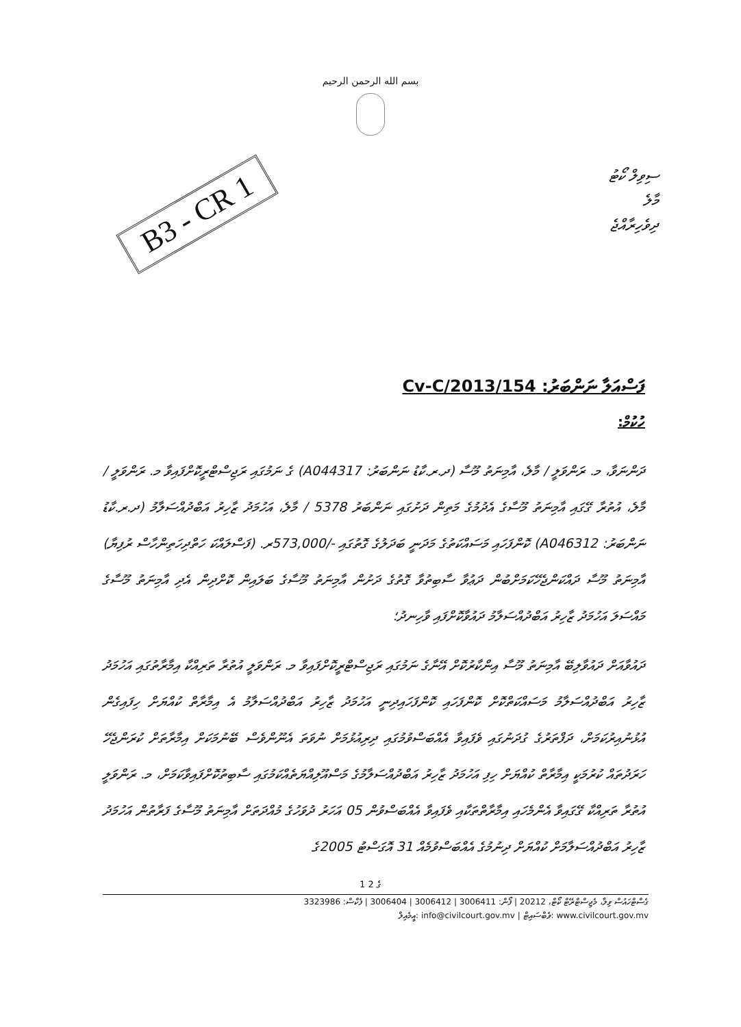بسم الله الرحمن الرحيم
B3 - CR 1
ސިވިލް ކޯޓު
މާލެ
ދިވެހިރާއްޖެ
ފަސްއަލާ ނަންބަރު: 154/Cv-C/2013
ހުކުމް:
ދަންނަވާ، މ. ރަންވަލީ / މާލެ، އާމިނަތު މޫސާ (ދ.ރ.ކާޑު ނަންބަރު: A044317) ގެ ނަމުގައި ރަޖިސްޓްރީކޮށްފައިވާ މ. ރަންވަލީ / މާލެ، އުތުރާ ގޭގައި އާމިނަތު މޫސާގެ އެދުމުގެ މަތިން ދަށުގައި ނަންބަރު 5378 / މާލެ، އަހުމަދު ޒާހިރު އަބްދުއްސަލާމު (ދ.ރ.ކާޑު ނަންބަރު: A046312) ކޮންފަހައި މަސައްކަތުގެ މަދަނީ ބަދަލުގެ ގޮތުގައި -/573,000ރ. (ފަސްލައްކަ ހަތްދިހަތިންހާސް ރުފިޔާ) އާމިނަތު މޫސާ ދައްކަންޖެހޭކަމަށްބުން ދަޢުވާ ސާބިތުވާ ގޮތުގެ ދަށުން އާމިނަތު މޫސާގެ ބަލައިން ކޮށްދިން އެދި އާމިނަތު މޫސާގެ މައްސަލަ އަހުމަދު ޒާހިރު އަބްދުއްސަލާމު ދައުވާކޮށްފައި ވާހިނދު؛
ދައުވާއަށް ދައުވާލިބޭ އާމިނަތު މޫސާ އިންކާރުކޮށް އޭނާގެ ނަމުގައި ރަޖިސްޓްރީކޮށްފައިވާ މ. ރަންވަލީ އުތުރާ ތަރިއްކާ އިމާރާތުގައި އަހުމަދު ޒާހިރު އަބްދުއްސަލާމު މަސައްކަތްކޮށް ކޮންފަހައި ކޮންފަހައިދިނީ އަހުމަދު ޒާހިރު އަބްދުއްސަލާމު އެ އިމާރާތް ކުއްޔަށް ހިފައިގެން އުޅުނުއިރުކަމަށް، ދަފްތަރުގެ ގުދަނުގައި ވެފައިވާ އެއްބަސްވުމުގައި ދިރިއުޅުމަށް ނުވަތަ އެނޫންވެސް ބޭނުމަކަށް އިމާރާތަށް ކުރަންޖެހޭ ހަރަދުތައް ކުރުމަކީ އިމާރާތް ކުއްޔަށް ހިފި އަހުމަދު ޒާހިރު އަބްދުއްސަލާމުގެ މަސްއޫލިއްޔަތެއްކަމުގައި ސާބިތުކޮށްފައިވާކަމަށް، މ. ރަންވަލީ އުތުރާ ތަރިއްކާ ގޭގައިވާ އެންމެހައި އިމާރާތްތަކާއި ވެފައިވާ އެއްބަސްވުން 05 އަހަރު ދުވަހުގެ މުއްދަތަށް އާމިނަތު މޫސާގެ ފަރާތުން އަހުމަދު ޒާހިރު އަބްދުއްސަލާމަށް ކުއްޔަށް ދިނުމުގެ އެއްބަސްވުމެއް 31 އޮގަސްޓު 2005ގެ
1 ގެ 2
ގެސްޓްހައުސް ވިލާ، މެޖިސްޓްރޭޓް ކޯޓް، 20212 | ފޯން: 3006411 | 3006412 | 3006404 | ފެކްސް: 3323986
އީމެއިލް: info@civilcourt.gov.mv | ވެބްސައިޓް: www.civilcourt.gov.mv